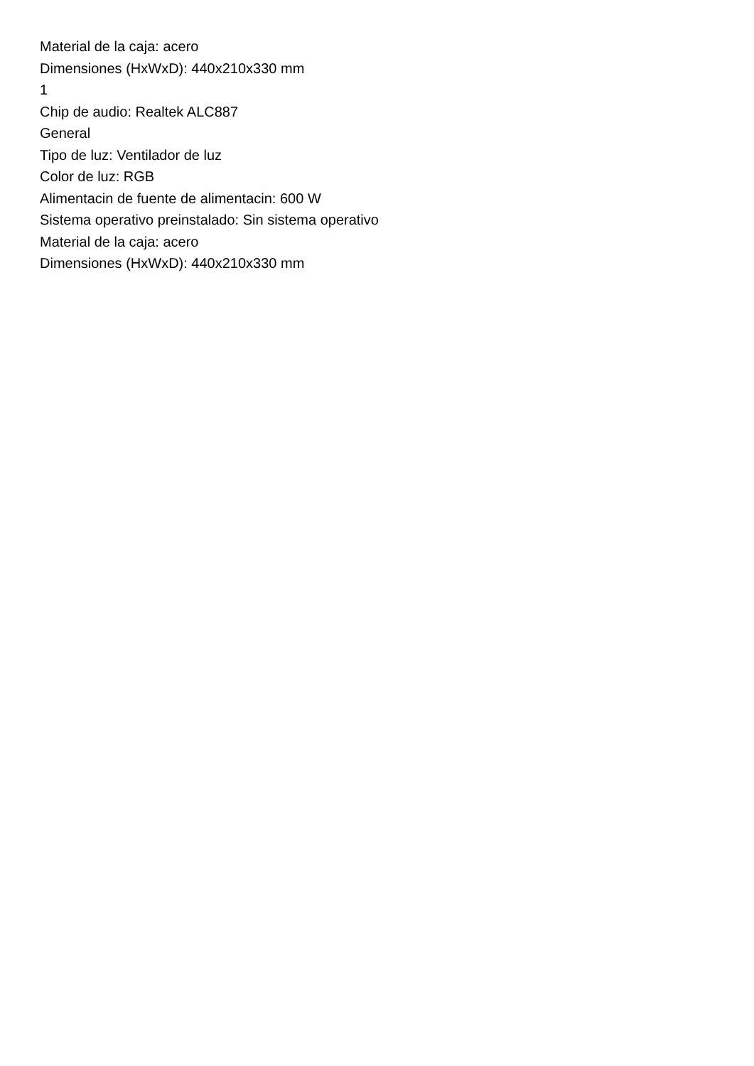Material de la caja: acero
Dimensiones (HxWxD): 440x210x330 mm
1
Chip de audio: Realtek ALC887
General
Tipo de luz: Ventilador de luz
Color de luz: RGB
Alimentacin de fuente de alimentacin: 600 W
Sistema operativo preinstalado: Sin sistema operativo
Material de la caja: acero
Dimensiones (HxWxD): 440x210x330 mm